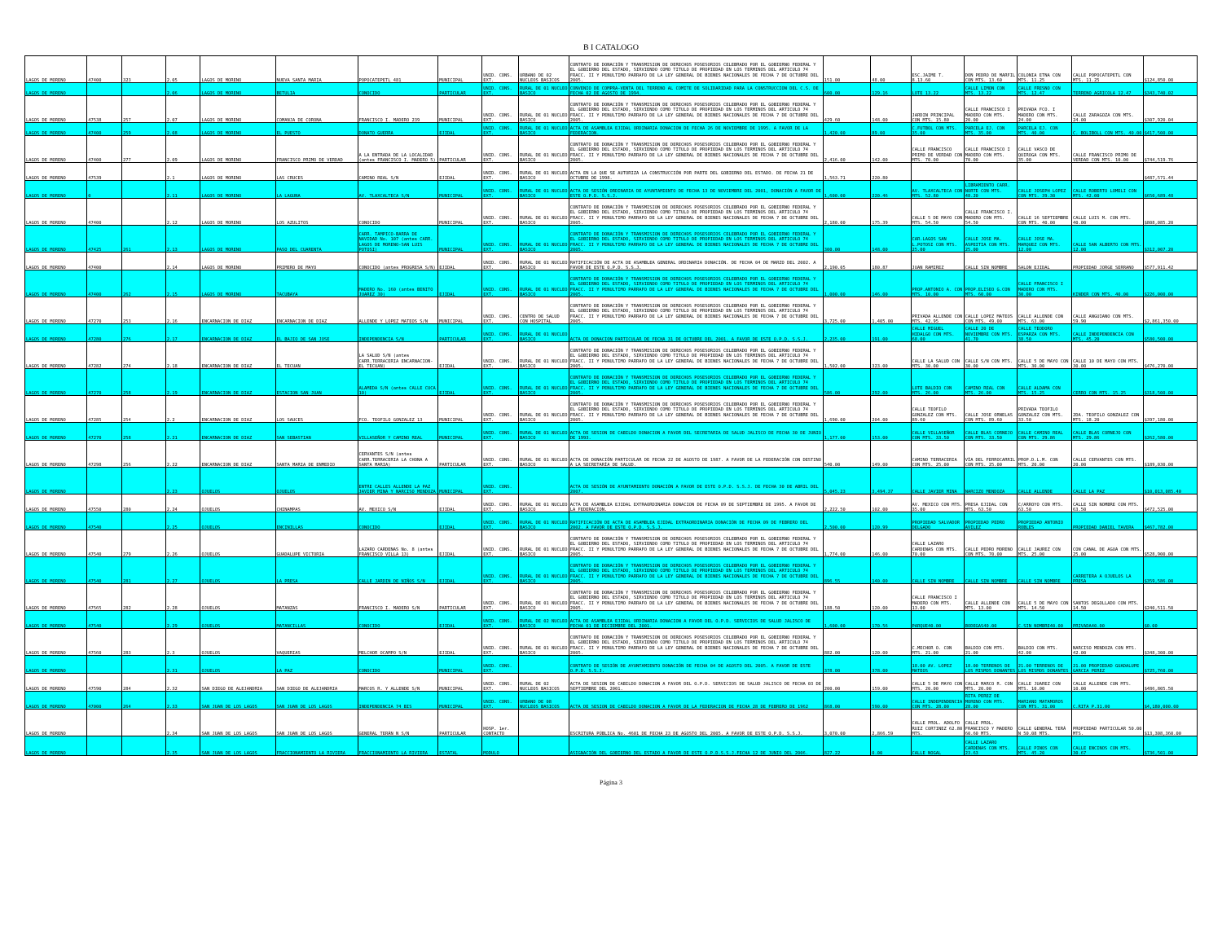B I CATALOGO
| LAGOS DE MORENO | 47400 | 323 | 2.05 | LAGOS DE MORENO | NUEVA SANTA MARIA | POPOCATEPETL 481 | MUNICIPAL | UNID. CONS. EXT. | URBANO DE 02 NUCLEOS BASICOS | CONTRATO DE DONACIÓN Y TRANSMISION DE DERECHOS POSESORIOS CELEBRADO POR EL GOBIERNO FEDERAL Y EL GOBIERNO DEL ESTADO, SIRVIENDO COMO TITULO DE PROPIEDAD EN LOS TERMINOS DEL ARTICULO 74 FRACC. II Y PENULTIMO PARRAFO DE LA LEY GENERAL DE BIENES NACIONALES DE FECHA 7 DE OCTUBRE DEL 2005. | 151.00 | 48.00 | ESC.JAIME T. 8.13.60 | DON PEDRO DE MARFIL CON MTS. 13.60 | COLONIA ETNA CON MTS. 11.25 | CALLE POPOCATEPETL CON MTS. 11.25 | $124,850.00 |
| LAGOS DE MORENO | | | 2.06 | LAGOS DE MORENO | BETULIA | CONOCIDO | PARTICULAR | UNID. CONS. EXT. | RURAL DE 01 NUCLEO BASICO | CONVENIO DE COMPRA-VENTA DEL TERRENO AL COMITE DE SOLIDARIDAD PARA LA CONSTRUCCION DEL C.S. DE FECHA 02 DE AGOSTO DE 1994. | 600.00 | 129.16 | LOTE 13.22 | CALLE LIMON CON MTS. 13.22 | CALLE FRESNO CON MTS. 12.47 | TERRENO AGRICOLA 12.47 | $343,740.02 |
| LAGOS DE MORENO | 47538 | 257 | 2.07 | LAGOS DE MORENO | COMANJA DE CORONA | FRANCISCO I. MADERO 239 | MUNICIPAL | UNID. CONS. EXT. | RURAL DE 01 NUCLEO BASICO | CONTRATO DE DONACIÓN Y TRANSMISION DE DERECHOS POSESORIOS CELEBRADO POR EL GOBIERNO FEDERAL Y EL GOBIERNO DEL ESTADO, SIRVIENDO COMO TITULO DE PROPIEDAD EN LOS TERMINOS DEL ARTICULO 74 FRACC. II Y PENULTIMO PARRAFO DE LA LEY GENERAL DE BIENES NACIONALES DE FECHA 7 DE OCTUBRE DEL 2005. | 429.60 | 148.00 | JARDIN PRINCIPAL CON MTS. 15.80 | CALLE FRANCISCO I MADERO CON MTS. 20.00 | PRIVADA FCO. I MADERO CON MTS. 24.00 | CALLE ZARAGOZA CON MTS. 24.00 | $307,920.04 |
| LAGOS DE MORENO | 47400 | 259 | 2.08 | LAGOS DE MORENO | EL PUESTO | DONATO GUERRA | EJIDAL | UNID. CONS. EXT. | RURAL DE 01 NUCLEO BASICO | ACTA DE ASAMBLEA EJIDAL ORDINARIA DONACION DE FECHA 26 DE NOVIEMBRE DE 1995. A FAVOR DE LA FEDERACION. | 1,420.00 | 89.00 | C.FUTBOL CON MTS. 35.00 | PARCELA EJ. CON MTS. 35.00 | PARCELA EJ. CON MTS. 40.00 | C. BOLIBOLL CON MTS. 40.00 | $417,500.00 |
| LAGOS DE MORENO | 47400 | 277 | 2.09 | LAGOS DE MORENO | FRANCISCO PRIMO DE VERDAD | A LA ENTRADA DE LA LOCALIDAD (antes FRANCISCO I. MADERO 5) | PARTICULAR | UNID. CONS. EXT. | RURAL DE 01 NUCLEO BASICO | CONTRATO DE DONACIÓN Y TRANSMISION DE DERECHOS POSESORIOS CELEBRADO POR EL GOBIERNO FEDERAL Y EL GOBIERNO DEL ESTADO, SIRVIENDO COMO TITULO DE PROPIEDAD EN LOS TERMINOS DEL ARTICULO 74 FRACC. II Y PENULTIMO PARRAFO DE LA LEY GENERAL DE BIENES NACIONALES DE FECHA 7 DE OCTUBRE DEL 2005. | 2,416.00 | 142.00 | CALLE FRANCISCO PRIMO DE VERDAD CON MTS. 70.00 | CALLE FRANCISCO I MADERO CON MTS. 70.00 | CALLE VASCO DE QUIROGA CON MTS. 35.00 | CALLE FRANCISCO PRIMO DE VERDAD CON MTS. 10.00 | $744,519.76 |
| LAGOS DE MORENO | 47539 | | 2.1 | LAGOS DE MORENO | LAS CRUCES | CAMINO REAL S/N | EJIDAL | UNID. CONS. EXT. | RURAL DE 01 NUCLEO BASICO | ACTA EN LA QUE SE AUTORIZA LA CONSTRUCCIÓN POR PARTE DEL GOBIERNO DEL ESTADO. DE FECHA 21 DE OCTUBRE DE 1998. | 1,563.71 | 220.80 | | | | | $487,571.44 |
| LAGOS DE MORENO | 0 | | 2.11 | LAGOS DE MORENO | LA LAGUNA | AV. TLAXCALTECA S/N | MUNICIPAL | UNID. CONS. EXT. | RURAL DE 01 NUCLEO BASICO | ACTA DE SESIÓN ORDINARIA DE AYUNTAMIENTO DE FECHA 13 DE NOVIEMBRE DEL 2001, DONACIÓN A FAVOR DE ESTE O.P.D. S.S.J. | 1,600.00 | 220.46 | AV. TLAXCALTECA CON MTS. 52.80 | LIBRAMIENTO CARR. NORTE CON MTS. 48.20 | CALLE JOSEPH LOPEZ CON MTS. 39.30 | CALLE ROBERTO LOMELI CON MTS. 42.00 | $650,689.48 |
| LAGOS DE MORENO | 47400 | | 2.12 | LAGOS DE MORENO | LOS AZULITOS | CONOCIDO | MUNICIPAL | UNID. CONS. EXT. | RURAL DE 01 NUCLEO BASICO | CONTRATO DE DONACIÓN Y TRANSMISION DE DERECHOS POSESORIOS CELEBRADO POR EL GOBIERNO FEDERAL Y EL GOBIERNO DEL ESTADO, SIRVIENDO COMO TITULO DE PROPIEDAD EN LOS TERMINOS DEL ARTICULO 74 FRACC. II Y PENULTIMO PARRAFO DE LA LEY GENERAL DE BIENES NACIONALES DE FECHA 7 DE OCTUBRE DEL 2005. | 2,180.00 | 175.39 | CALLE 5 DE MAYO CON MTS. 54.50 | CALLE FRANCISCO I. MADERO CON MTS. 54.50 | CALLE 16 SEPTIEMBRE CON MTS. 40.00 | CALLE LUIS M. CON MTS. 40.00 | $808,085.20 |
| LAGOS DE MORENO | 47425 | 261 | 2.13 | LAGOS DE MORENO | PASO DEL CUARENTA | CARR. TAMPICO-BARRA DE NAVIDAD No. 107 (antes CARR. LAGOS DE MORENO-SAN LUIS POTOSI) | MUNICIPAL | UNID. CONS. EXT. | RURAL DE 01 NUCLEO BASICO | CONTRATO DE DONACIÓN Y TRANSMISION DE DERECHOS POSESORIOS CELEBRADO POR EL GOBIERNO FEDERAL Y EL GOBIERNO DEL ESTADO, SIRVIENDO COMO TITULO DE PROPIEDAD EN LOS TERMINOS DEL ARTICULO 74 FRACC. II Y PENULTIMO PARRAFO DE LA LEY GENERAL DE BIENES NACIONALES DE FECHA 7 DE OCTUBRE DEL 2005. | 300.00 | 148.00 | CAR.LAGOS SAN L.POTOSI CON MTS. 25.00 | CALLE JOSE MA. ASPEITIA CON MTS. 25.00 | CALLE JOSE MA. MARQUEZ CON MTS. 12.00 | CALLE SAN ALBERTO CON MTS. 12.00 | $312,007.20 |
| LAGOS DE MORENO | 47400 | | 2.14 | LAGOS DE MORENO | PRIMERO DE MAYO | CONOCIDO (antes PROGRESA S/N) | EJIDAL | UNID. CONS. EXT. | RURAL DE 01 NUCLEO BASICO | RATIFICACIÓN DE ACTA DE ASAMBLEA GENERAL ORDINARIA DONACIÓN. DE FECHA 04 DE MARZO DEL 2002. A FAVOR DE ESTE O.P.D. S.S.J. | 2,190.05 | 180.87 | JUAN RAMIREZ | CALLE SIN NOMBRE | SALON EJIDAL | PROPIEDAD JORGE SERRANO | $577,911.42 |
| LAGOS DE MORENO | 47400 | 262 | 2.15 | LAGOS DE MORENO | TACUBAYA | MADERO No. 160 (antes BENITO JUAREZ 30) | EJIDAL | UNID. CONS. EXT. | RURAL DE 01 NUCLEO BASICO | CONTRATO DE DONACIÓN Y TRANSMISION DE DERECHOS POSESORIOS CELEBRADO POR EL GOBIERNO FEDERAL Y EL GOBIERNO DEL ESTADO, SIRVIENDO COMO TITULO DE PROPIEDAD EN LOS TERMINOS DEL ARTICULO 74 FRACC. II Y PENULTIMO PARRAFO DE LA LEY GENERAL DE BIENES NACIONALES DE FECHA 7 DE OCTUBRE DEL 2005. | 1,000.00 | 146.00 | PROP.ANTONIO A. CON MTS. 10.00 | PROP.ELISEO G.CON MTS. 60.00 | CALLE FRANCISCO I MADERO CON MTS. 30.00 | KINDER CON MTS. 40.00 | $226,000.00 |
| LAGOS DE MORENO | 47270 | 253 | 2.16 | ENCARNACION DE DIAZ | ENCARNACION DE DIAZ | ALLENDE Y LOPEZ MATEOS S/N | MUNICIPAL | UNID. CONS. EXT. | CENTRO DE SALUD CON HOSPITAL | CONTRATO DE DONACIÓN Y TRANSMISION DE DERECHOS POSESORIOS CELEBRADO POR EL GOBIERNO FEDERAL Y EL GOBIERNO DEL ESTADO, SIRVIENDO COMO TITULO DE PROPIEDAD EN LOS TERMINOS DEL ARTICULO 74 FRACC. II Y PENULTIMO PARRAFO DE LA LEY GENERAL DE BIENES NACIONALES DE FECHA 7 DE OCTUBRE DEL 2005. | 3,725.00 | 1,405.00 | PRIVADA ALLENDE CON MTS. 42.95 | CALLE LOPEZ MATEOS CON MTS. 49.00 | CALLE ALLENDE CON MTS. 63.00 | CALLE ANGUIANO CON MTS. 59.90 | $2,861,350.00 |
| LAGOS DE MORENO | 47280 | 276 | 2.17 | ENCARNACION DE DIAZ | EL BAJIO DE SAN JOSE | INDEPENDENCIA S/N | PARTICULAR | UNID. CONS. EXT. | RURAL DE 01 NUCLEO BASICO | ACTA DE DONACION PARTICULAR DE FECHA 31 DE OCTUBRE DEL 2001. A FAVOR DE ESTE O.P.D. S.S.J. | 2,235.00 | 191.00 | CALLE MIGUEL HIDALGO CON MTS. 68.00 | CALLE 20 DE NOVIEMBRE CON MTS. 41.70 | CALLE TEODORO ESPARZA CON MTS. 38.50 | CALLE INDEPENDENCIA CON MTS. 45.20 | $580,500.00 |
| LAGOS DE MORENO | 47282 | 274 | 2.18 | ENCARNACION DE DIAZ | EL TECUAN | LA SALUD S/N (antes CARR.TERRACERIA ENCARNACION-EL TECUAN) | EJIDAL | UNID. CONS. EXT. | RURAL DE 01 NUCLEO BASICO | CONTRATO DE DONACIÓN Y TRANSMISION DE DERECHOS POSESORIOS CELEBRADO POR EL GOBIERNO FEDERAL Y EL GOBIERNO DEL ESTADO, SIRVIENDO COMO TITULO DE PROPIEDAD EN LOS TERMINOS DEL ARTICULO 74 FRACC. II Y PENULTIMO PARRAFO DE LA LEY GENERAL DE BIENES NACIONALES DE FECHA 7 DE OCTUBRE DEL 2005. | 1,502.00 | 323.00 | CALLE LA SALUD CON MTS. 30.00 | CALLE S/N CON MTS. 30.00 | CALLE 5 DE MAYO CON MTS. 30.00 | CALLE 10 DE MAYO CON MTS. 30.00 | $476,270.00 |
| LAGOS DE MORENO | 47270 | 258 | 2.19 | ENCARNACION DE DIAZ | ESTACION SAN JUAN | ALAMEDA S/N (antes CALLE CUCA 10) | EJIDAL | UNID. CONS. EXT. | RURAL DE 01 NUCLEO BASICO | CONTRATO DE DONACIÓN Y TRANSMISION DE DERECHOS POSESORIOS CELEBRADO POR EL GOBIERNO FEDERAL Y EL GOBIERNO DEL ESTADO, SIRVIENDO COMO TITULO DE PROPIEDAD EN LOS TERMINOS DEL ARTICULO 74 FRACC. II Y PENULTIMO PARRAFO DE LA LEY GENERAL DE BIENES NACIONALES DE FECHA 7 DE OCTUBRE DEL 2005. | 586.00 | 292.00 | LOTE BALDIO CON MTS. 26.00 | CAMINO REAL CON MTS. 26.00 | CALLE ALDAMA CON MTS. 15.25 | CERRO CON MTS. 15.25 | $318,500.00 |
| LAGOS DE MORENO | 47285 | 254 | 2.2 | ENCARNACION DE DIAZ | LOS SAUCES | FCO. TEOFILO GONZALEZ 13 | MUNICIPAL | UNID. CONS. EXT. | RURAL DE 01 NUCLEO BASICO | CONTRATO DE DONACIÓN Y TRANSMISION DE DERECHOS POSESORIOS CELEBRADO POR EL GOBIERNO FEDERAL Y EL GOBIERNO DEL ESTADO, SIRVIENDO COMO TITULO DE PROPIEDAD EN LOS TERMINOS DEL ARTICULO 74 FRACC. II Y PENULTIMO PARRAFO DE LA LEY GENERAL DE BIENES NACIONALES DE FECHA 7 DE OCTUBRE DEL 2005. | 1,690.00 | 204.00 | CALLE TEOFILO GONZALEZ CON MTS. 89.60 | CALLE JOSE ORNELAS CON MTS. 89.60 | PRIVADA TEOFILO GONZALEZ CON MTS. 33.50 | 2DA. TEOFILO GONZALEZ CON MTS. 18.20 | $397,180.00 |
| LAGOS DE MORENO | 47270 | 258 | 2.21 | ENCARNACION DE DIAZ | SAN SEBASTIAN | VILLASEÑOR Y CAMINO REAL | MUNICIPAL | UNID. CONS. EXT. | RURAL DE 01 NUCLEO BASICO | ACTA DE SESION DE CABILDO DONACION A FAVOR DEL SECRETARIA DE SALUD JALISCO DE FECHA 30 DE JUNIO DE 1993. | 1,177.00 | 153.00 | CALLE VILLASEÑOR CON MTS. 33.50 | CALLE BLAS CORNEJO CON MTS. 33.50 | CALLE CAMINO REAL CON MTS. 29.86 | CALLE BLAS CORNEJO CON MTS. 29.86 | $262,580.00 |
| LAGOS DE MORENO | 47298 | 256 | 2.22 | ENCARNACION DE DIAZ | SANTA MARIA DE ENMEDIO | CERVANTES S/N (antes CARR.TERRACERIA LA CHONA A SANTA MARIA) | PARTICULAR | UNID. CONS. EXT. | RURAL DE 01 NUCLEO BASICO | ACTA DE DONACIÓN PARTICULAR DE FECHA 22 DE AGOSTO DE 1987. A FAVOR DE LA FEDERACIÓN CON DESTINO A LA SECRETARÍA DE SALUD. | 540.00 | 149.00 | CAMINO TERRACERIA CON MTS. 25.00 | VÍA DEL FERROCARRIL CON MTS. 25.00 | PROP.D.L.M. CON MTS. 20.00 | CALLE CERVANTES CON MTS. 20.00 | $189,030.00 |
| LAGOS DE MORENO | | | 2.23 | OJUELOS | OJUELOS | ENTRE CALLES ALLENDE LA PAZ JAVIER MINA Y NARCISO MENDOZA | MUNICIPAL | UNID. CONS. EXT. | | ACTA DE SESIÓN DE AYUNTAMIENTO DONACIÓN A FAVOR DE ESTE O.P.D. S.S.J. DE FECHA 30 DE ABRIL DEL 2007. | 5,045.23 | 3,494.37 | CALLE JAVIER MINA | NARCIZO MENDOZA | CALLE ALLENDE | CALLE LA PAZ | $10,013,085.40 |
| LAGOS DE MORENO | 47550 | 280 | 2.24 | OJUELOS | CHINAMPAS | AV. MEXICO S/N | EJIDAL | UNID. CONS. EXT. | RURAL DE 01 NUCLEO BASICO | ACTA DE ASAMBLEA EJIDAL EXTRAORDINARIA DONACION DE FECHA 09 DE SEPTIEMBRE DE 1995. A FAVOR DE LA FEDERACION. | 2,222.50 | 102.00 | AV. MEXICO CON MTS. 35.00 | PRESA EJIDAL CON MTS. 63.50 | C/ARROYO CON MTS. 63.50 | CALLE SIN NOMBRE CON MTS. 63.50 | $472,525.00 |
| LAGOS DE MORENO | 47540 | | 2.25 | OJUELOS | ENCINILLAS | CONOCIDO | EJIDAL | UNID. CONS. EXT. | RURAL DE 01 NUCLEO BASICO | RATIFICACIÓN DE ACTA DE ASAMBLEA EJIDAL EXTRAORDINARIA DONACIÓN DE FECHA 09 DE FEBRERO DEL 2002. A FAVOR DE ESTE O.P.D. S.S.J. | 2,500.00 | 120.99 | PROPIEDAD SALVADOR DELGADO | PROPIEDAD PEDRO AVILEZ | PROPIEDAD ANTONIO ROBLES | PROPIEDAD DANIEL TAVERA | $467,782.00 |
| LAGOS DE MORENO | 47540 | 279 | 2.26 | OJUELOS | GUADALUPE VICTORIA | LAZARO CARDENAS No. 8 (antes FRANCISCO VILLA 13) | EJIDAL | UNID. CONS. EXT. | RURAL DE 01 NUCLEO BASICO | CONTRATO DE DONACIÓN Y TRANSMISION DE DERECHOS POSESORIOS CELEBRADO POR EL GOBIERNO FEDERAL Y EL GOBIERNO DEL ESTADO, SIRVIENDO COMO TITULO DE PROPIEDAD EN LOS TERMINOS DEL ARTICULO 74 FRACC. II Y PENULTIMO PARRAFO DE LA LEY GENERAL DE BIENES NACIONALES DE FECHA 7 DE OCTUBRE DEL 2005. | 1,774.00 | 146.00 | CALLE LAZARO CARDENAS CON MTS. 70.00 | CALLE PEDRO MORENO CON MTS. 70.00 | CALLE JAUREZ CON MTS. 25.00 | CON CANAL DE AGUA CON MTS. 25.00 | $528,900.00 |
| LAGOS DE MORENO | 47540 | 281 | 2.27 | OJUELOS | LA PRESA | CALLE JARDIN DE NIÑOS S/N | EJIDAL | UNID. CONS. EXT. | RURAL DE 01 NUCLEO BASICO | CONTRATO DE DONACIÓN Y TRANSMISION DE DERECHOS POSESORIOS CELEBRADO POR EL GOBIERNO FEDERAL Y EL GOBIERNO DEL ESTADO, SIRVIENDO COMO TITULO DE PROPIEDAD EN LOS TERMINOS DEL ARTICULO 74 FRACC. II Y PENULTIMO PARRAFO DE LA LEY GENERAL DE BIENES NACIONALES DE FECHA 7 DE OCTUBRE DEL 2005. | 896.55 | 140.00 | CALLE SIN NOMBRE | CALLE SIN NOMBRE | CALLE SIN NOMBRE | CARRETERA A OJUELOS LA PRESA | $359,586.00 |
| LAGOS DE MORENO | 47565 | 282 | 2.28 | OJUELOS | MATANZAS | FRANCISCO I. MADERO S/N | PARTICULAR | UNID. CONS. EXT. | RURAL DE 01 NUCLEO BASICO | CONTRATO DE DONACIÓN Y TRANSMISION DE DERECHOS POSESORIOS CELEBRADO POR EL GOBIERNO FEDERAL Y EL GOBIERNO DEL ESTADO, SIRVIENDO COMO TITULO DE PROPIEDAD EN LOS TERMINOS DEL ARTICULO 74 FRACC. II Y PENULTIMO PARRAFO DE LA LEY GENERAL DE BIENES NACIONALES DE FECHA 7 DE OCTUBRE DEL 2005. | 188.50 | 120.00 | CALLE FRANCISCO I MADERO CON MTS. 13.00 | CALLE ALLENDE CON MTS. 13.00 | CALLE 5 DE MAYO CON MTS. 14.50 | SANTOS DEGOLLADO CON MTS. 14.50 | $240,511.50 |
| LAGOS DE MORENO | 47540 | | 2.29 | OJUELOS | MATANCILLAS | CONOCIDO | EJIDAL | UNID. CONS. EXT. | RURAL DE 02 NUCLEO BASICO | ACTA DE ASAMBLEA EJIDAL ORDINARIA DONACION A FAVOR DEL O.P.D. SERVICIOS DE SALUD JALISCO DE FECHA 01 DE DICIEMBRE DEL 2001. | 1,600.00 | 170.56 | PARQUE40.00 | BODEGAS40.00 | C.SIN NOMBRE40.00 | PRIVADA40.00 | $0.00 |
| LAGOS DE MORENO | 47560 | 283 | 2.3 | OJUELOS | VAQUERIAS | MELCHOR OCAMPO S/N | EJIDAL | UNID. CONS. EXT. | RURAL DE 01 NUCLEO BASICO | CONTRATO DE DONACIÓN Y TRANSMISION DE DERECHOS POSESORIOS CELEBRADO POR EL GOBIERNO FEDERAL Y EL GOBIERNO DEL ESTADO, SIRVIENDO COMO TITULO DE PROPIEDAD EN LOS TERMINOS DEL ARTICULO 74 FRACC. II Y PENULTIMO PARRAFO DE LA LEY GENERAL DE BIENES NACIONALES DE FECHA 7 DE OCTUBRE DEL 2005. | 882.00 | 120.00 | C.MECHOR O. CON MTS. 21.00 | BALDIO CON MTS. 21.00 | BALDIO CON MTS. 42.00 | NARCISO MENDOZA CON MTS. 42.00 | $348,300.00 |
| LAGOS DE MORENO | | | 2.31 | OJUELOS | LA PAZ | CONOCIDO | MUNICIPAL | UNID. CONS. EXT. | | CONTRATO DE SESIÓN DE AYUNTAMIENTO DONACIÓN DE FECHA 04 DE AGOSTO DEL 2005. A FAVOR DE ESTE O.P.D. S.S.J. | 378.00 | 378.00 | 18.00 AV. LOPEZ MATEOS | 18.00 TERRENOS DE LOS MISMOS DONANTES | 21.00 TERRENOS DE LOS MISMOS DONANTES | 21.00 PROPIEDAD GUADALUPE GARCIA PEREZ | $725,760.00 |
| LAGOS DE MORENO | 47590 | 284 | 2.32 | SAN DIEGO DE ALEJANDRIA | SAN DIEGO DE ALEJANDRIA | MARCOS R. Y ALLENDE S/N | MUNICIPAL | UNID. CONS. EXT. | RURAL DE 02 NUCLEOS BASICOS | ACTA DE SESION DE CABILDO DONACION A FAVOR DEL O.P.D. SERVICIOS DE SALUD JALISCO DE FECHA 03 DE SEPTIEMBRE DEL 2001. | 200.00 | 159.00 | CALLE 5 DE MAYO CON MTS. 20.00 | CALLE MARCO R. CON MTS. 20.00 | CALLE JUAREZ CON MTS. 10.00 | CALLE ALLENDE CON MTS. 10.00 | $486,805.50 |
| LAGOS DE MORENO | 47000 | 264 | 2.33 | SAN JUAN DE LOS LAGOS | SAN JUAN DE LOS LAGOS | INDEPENDENCIA 74 BIS | MUNICIPAL | UNID. CONS. EXT. | URBANO DE 08 NUCLEOS BASICOS | ACTA DE SESION DE CABILDO DONACION A FAVOR DE LA FEDERACION DE FECHA 28 DE FEBRERO DE 1962 | 868.00 | 590.00 | CALLE INDEPENDENCIA CON MTS. 28.00 | RITA PEREZ DE MORENO CON MTS. 28.00 | MARIANO MATAMOROS CON MTS. 31.00 | C.RITA P.31.00 | $4,180,000.00 |
| LAGOS DE MORENO | | | 2.34 | SAN JUAN DE LOS LAGOS | SAN JUAN DE LOS LAGOS | GENERAL TERÁN N S/N | PARTICULAR | HOSP. 1er. CONTACTO | | ESCRITURA PÚBLICA No. 4601 DE FECHA 23 DE AGOSTO DEL 2005. A FAVOR DE ESTE O.P.D. S.S.J. | 3,070.00 | 2,866.59 | CALLE PROL. ADOLFO RUIZ CORTINEZ 62.80 MTS. | CALLE PROL. FRANCISCO Y MADERO 60.60 MTS. | CALLE GENERAL TERÁ N 50.08 MTS. | PROPIEDAD PARTICULAR 50.00 MTS. | $13,308,360.00 |
| LAGOS DE MORENO | | | 2.35 | SAN JUAN DE LOS LAGOS | FRACCIONAMIENTO LA RIVIERA | FRACCIONAMIENTO LA RIVIERA | ESTATAL | MODULO | | ASIGNACIÓN DEL GOBIERNO DEL ESTADO A FAVOR DE ESTE O.P.D.S.S.J.FECHA 12 DE JUNIO DEL 2006. | 827.22 | 0.00 | CALLE NOGAL | CALLE LAZARO CARDENAS CON MTS. 23.63 | CALLE PINOS CON MTS. 45.20 | CALLE ENCINOS CON MTS. 30.67 | $736,501.00 |
Página 3